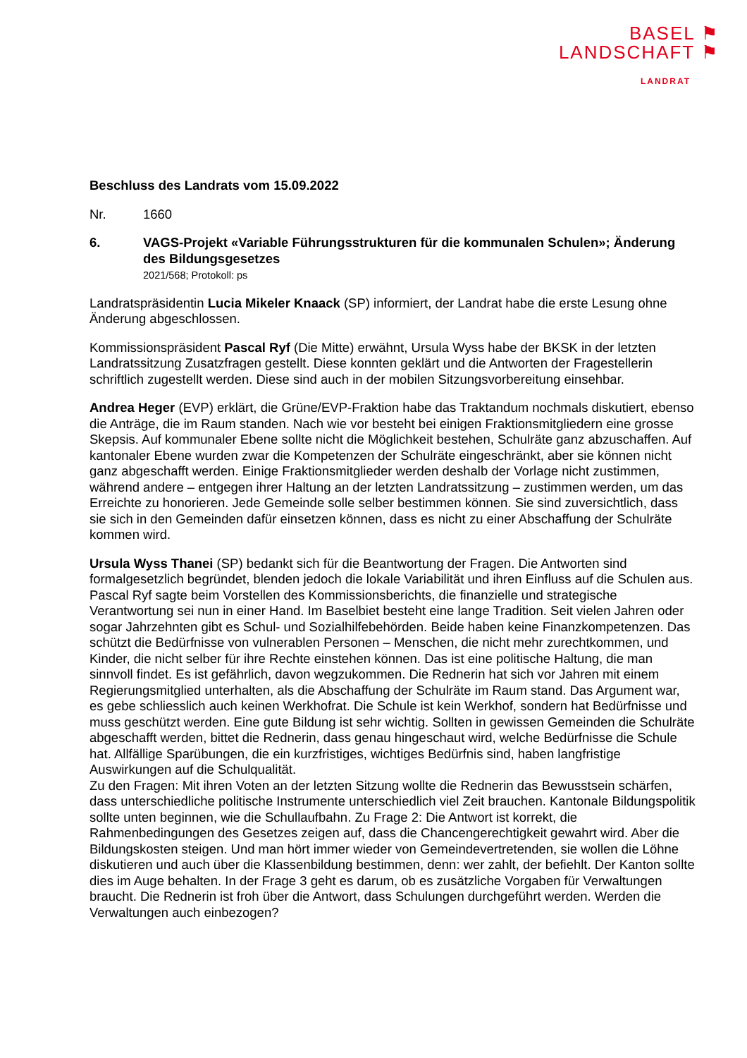BASEL ⚑
LANDSCHAFT ⚑
LANDRAT
Beschluss des Landrats vom 15.09.2022
Nr. 1660
6. VAGS-Projekt «Variable Führungsstrukturen für die kommunalen Schulen»; Änderung des Bildungsgesetzes
2021/568; Protokoll: ps
Landratspräsidentin Lucia Mikeler Knaack (SP) informiert, der Landrat habe die erste Lesung ohne Änderung abgeschlossen.
Kommissionspräsident Pascal Ryf (Die Mitte) erwähnt, Ursula Wyss habe der BKSK in der letzten Landratssitzung Zusatzfragen gestellt. Diese konnten geklärt und die Antworten der Fragestellerin schriftlich zugestellt werden. Diese sind auch in der mobilen Sitzungsvorbereitung einsehbar.
Andrea Heger (EVP) erklärt, die Grüne/EVP-Fraktion habe das Traktandum nochmals diskutiert, ebenso die Anträge, die im Raum standen. Nach wie vor besteht bei einigen Fraktionsmitgliedern eine grosse Skepsis. Auf kommunaler Ebene sollte nicht die Möglichkeit bestehen, Schulräte ganz abzuschaffen. Auf kantonaler Ebene wurden zwar die Kompetenzen der Schulräte eingeschränkt, aber sie können nicht ganz abgeschafft werden. Einige Fraktionsmitglieder werden deshalb der Vorlage nicht zustimmen, während andere – entgegen ihrer Haltung an der letzten Landratssitzung – zustimmen werden, um das Erreichte zu honorieren. Jede Gemeinde solle selber bestimmen können. Sie sind zuversichtlich, dass sie sich in den Gemeinden dafür einsetzen können, dass es nicht zu einer Abschaffung der Schulräte kommen wird.
Ursula Wyss Thanei (SP) bedankt sich für die Beantwortung der Fragen. Die Antworten sind formalgesetzlich begründet, blenden jedoch die lokale Variabilität und ihren Einfluss auf die Schulen aus. Pascal Ryf sagte beim Vorstellen des Kommissionsberichts, die finanzielle und strategische Verantwortung sei nun in einer Hand. Im Baselbiet besteht eine lange Tradition. Seit vielen Jahren oder sogar Jahrzehnten gibt es Schul- und Sozialhilfebehörden. Beide haben keine Finanzkompetenzen. Das schützt die Bedürfnisse von vulnerablen Personen – Menschen, die nicht mehr zurechtkommen, und Kinder, die nicht selber für ihre Rechte einstehen können. Das ist eine politische Haltung, die man sinnvoll findet. Es ist gefährlich, davon wegzukommen. Die Rednerin hat sich vor Jahren mit einem Regierungsmitglied unterhalten, als die Abschaffung der Schulräte im Raum stand. Das Argument war, es gebe schliesslich auch keinen Werkhofrat. Die Schule ist kein Werkhof, sondern hat Bedürfnisse und muss geschützt werden. Eine gute Bildung ist sehr wichtig. Sollten in gewissen Gemeinden die Schulräte abgeschafft werden, bittet die Rednerin, dass genau hingeschaut wird, welche Bedürfnisse die Schule hat. Allfällige Sparübungen, die ein kurzfristiges, wichtiges Bedürfnis sind, haben langfristige Auswirkungen auf die Schulqualität.
Zu den Fragen: Mit ihren Voten an der letzten Sitzung wollte die Rednerin das Bewusstsein schärfen, dass unterschiedliche politische Instrumente unterschiedlich viel Zeit brauchen. Kantonale Bildungspolitik sollte unten beginnen, wie die Schullaufbahn. Zu Frage 2: Die Antwort ist korrekt, die Rahmenbedingungen des Gesetzes zeigen auf, dass die Chancengerechtigkeit gewahrt wird. Aber die Bildungskosten steigen. Und man hört immer wieder von Gemeindevertretenden, sie wollen die Löhne diskutieren und auch über die Klassenbildung bestimmen, denn: wer zahlt, der befiehlt. Der Kanton sollte dies im Auge behalten. In der Frage 3 geht es darum, ob es zusätzliche Vorgaben für Verwaltungen braucht. Die Rednerin ist froh über die Antwort, dass Schulungen durchgeführt werden. Werden die Verwaltungen auch einbezogen?